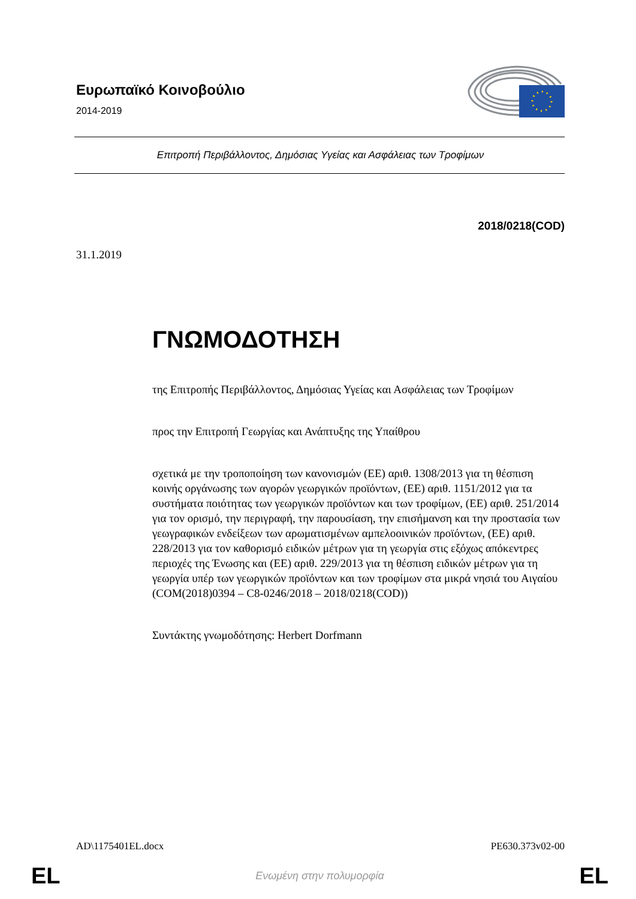Ευρωπαϊκό Κοινοβούλιο
2014-2019
Επιτροπή Περιβάλλοντος, Δημόσιας Υγείας και Ασφάλειας των Τροφίμων
2018/0218(COD)
31.1.2019
ΓΝΩΜΟΔΟΤΗΣΗ
της Επιτροπής Περιβάλλοντος, Δημόσιας Υγείας και Ασφάλειας των Τροφίμων
προς την Επιτροπή Γεωργίας και Ανάπτυξης της Υπαίθρου
σχετικά με την τροποποίηση των κανονισμών (ΕΕ) αριθ. 1308/2013 για τη θέσπιση κοινής οργάνωσης των αγορών γεωργικών προϊόντων, (ΕΕ) αριθ. 1151/2012 για τα συστήματα ποιότητας των γεωργικών προϊόντων και των τροφίμων, (ΕΕ) αριθ. 251/2014 για τον ορισμό, την περιγραφή, την παρουσίαση, την επισήμανση και την προστασία των γεωγραφικών ενδείξεων των αρωματισμένων αμπελοοινικών προϊόντων, (ΕΕ) αριθ. 228/2013 για τον καθορισμό ειδικών μέτρων για τη γεωργία στις εξόχως απόκεντρες περιοχές της Ένωσης και (ΕΕ) αριθ. 229/2013 για τη θέσπιση ειδικών μέτρων για τη γεωργία υπέρ των γεωργικών προϊόντων και των τροφίμων στα μικρά νησιά του Αιγαίου
(COM(2018)0394 – C8-0246/2018 – 2018/0218(COD))
Συντάκτης γνωμοδότησης: Herbert Dorfmann
AD\1175401EL.docx PE630.373v02-00
EL Ενωμένη στην πολυμορφία EL